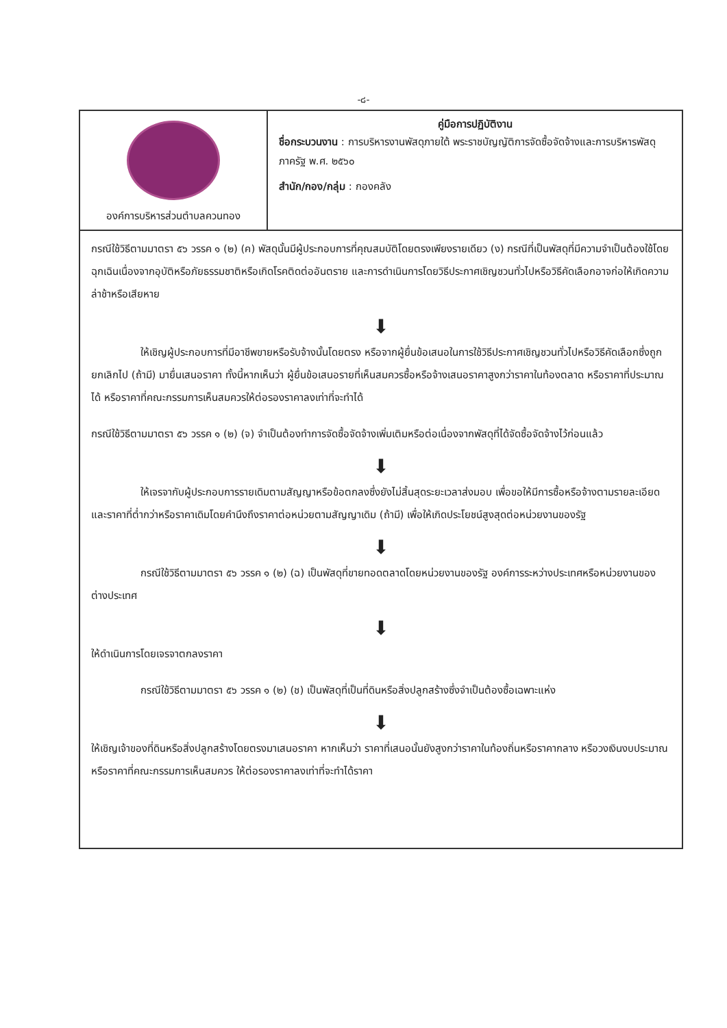-๘-
| องค์การบริหารส่วนตำบลควนทอง | คู่มือการปฏิบัติงาน ชื่อกระบวนงาน : การบริหารงานพัสดุภายใต้ พระราชบัญญัติการจัดซื้อจัดจ้างและการบริหารพัสดุภาครัฐ พ.ศ. ๒๕๖๐ สำนัก/กอง/กลุ่ม : กองคลัง |
กรณีใช้วิธีตามมาตรา ๕๖ วรรค ๑ (๒) (ค) พัสดุนั้นมีผู้ประกอบการที่คุณสมบัติโดยตรงเพียงรายเดียว (ง) กรณีที่เป็นพัสดุที่มีความจำเป็นต้องใช้โดยฉุกเฉินเนื่องจากอุบัติหรือภัยธรรมชาติหรือเกิดโรคติดต่ออันตราย และการดำเนินการโดยวิธีประกาศเชิญชวนทั่วไปหรือวิธีคัดเลือกอาจก่อให้เกิดความล่าช้าหรือเสียหาย
⬇
ให้เชิญผู้ประกอบการที่มีอาชีพขายหรือรับจ้างนั้นโดยตรง หรือจากผู้ยื่นข้อเสนอในการใช้วิธีประกาศเชิญชวนทั่วไปหรือวิธีคัดเลือกซึ่งถูกยกเลิกไป (ถ้ามี) มายื่นเสนอราคา ทั้งนี้หากเห็นว่า ผู้ยื่นข้อเสนอรายที่เห็นสมควรซื้อหรือจ้างเสนอราคาสูงกว่าราคาในท้องตลาด หรือราคาที่ประมาณได้ หรือราคาที่คณะกรรมการเห็นสมควรให้ต่อรองราคาลงเท่าที่จะทำได้
กรณีใช้วิธีตามมาตรา ๕๖ วรรค ๑ (๒) (จ) จำเป็นต้องทำการจัดซื้อจัดจ้างเพิ่มเติมหรือต่อเนื่องจากพัสดุที่ได้จัดซื้อจัดจ้างไว้ก่อนแล้ว
⬇
ให้เจรจากับผู้ประกอบการรายเดิมตามสัญญาหรือข้อตกลงซึ่งยังไม่สิ้นสุดระยะเวลาส่งมอบ เพื่อขอให้มีการซื้อหรือจ้างตามรายละเอียด และราคาที่ต่ำกว่าหรือราคาเดิมโดยคำนึงถึงราคาต่อหน่วยตามสัญญาเดิม (ถ้ามี) เพื่อให้เกิดประโยชน์สูงสุดต่อหน่วยงานของรัฐ
⬇
กรณีใช้วิธีตามมาตรา ๕๖ วรรค ๑ (๒) (ฉ) เป็นพัสดุที่ขายทอดตลาดโดยหน่วยงานของรัฐ องค์การระหว่างประเทศหรือหน่วยงานของต่างประเทศ
⬇
ให้ดำเนินการโดยเจรจาตกลงราคา
กรณีใช้วิธีตามมาตรา ๕๖ วรรค ๑ (๒) (ช) เป็นพัสดุที่เป็นที่ดินหรือสิ่งปลูกสร้างซึ่งจำเป็นต้องซื้อเฉพาะแห่ง
⬇
ให้เชิญเจ้าของที่ดินหรือสิ่งปลูกสร้างโดยตรงมาเสนอราคา หากเห็นว่า ราคาที่เสนอนั้นยังสูงกว่าราคาในท้องถิ่นหรือราคากลาง หรือวงเงินงบประมาณ หรือราคาที่คณะกรรมการเห็นสมควร ให้ต่อรองราคาลงเท่าที่จะทำได้ราคา